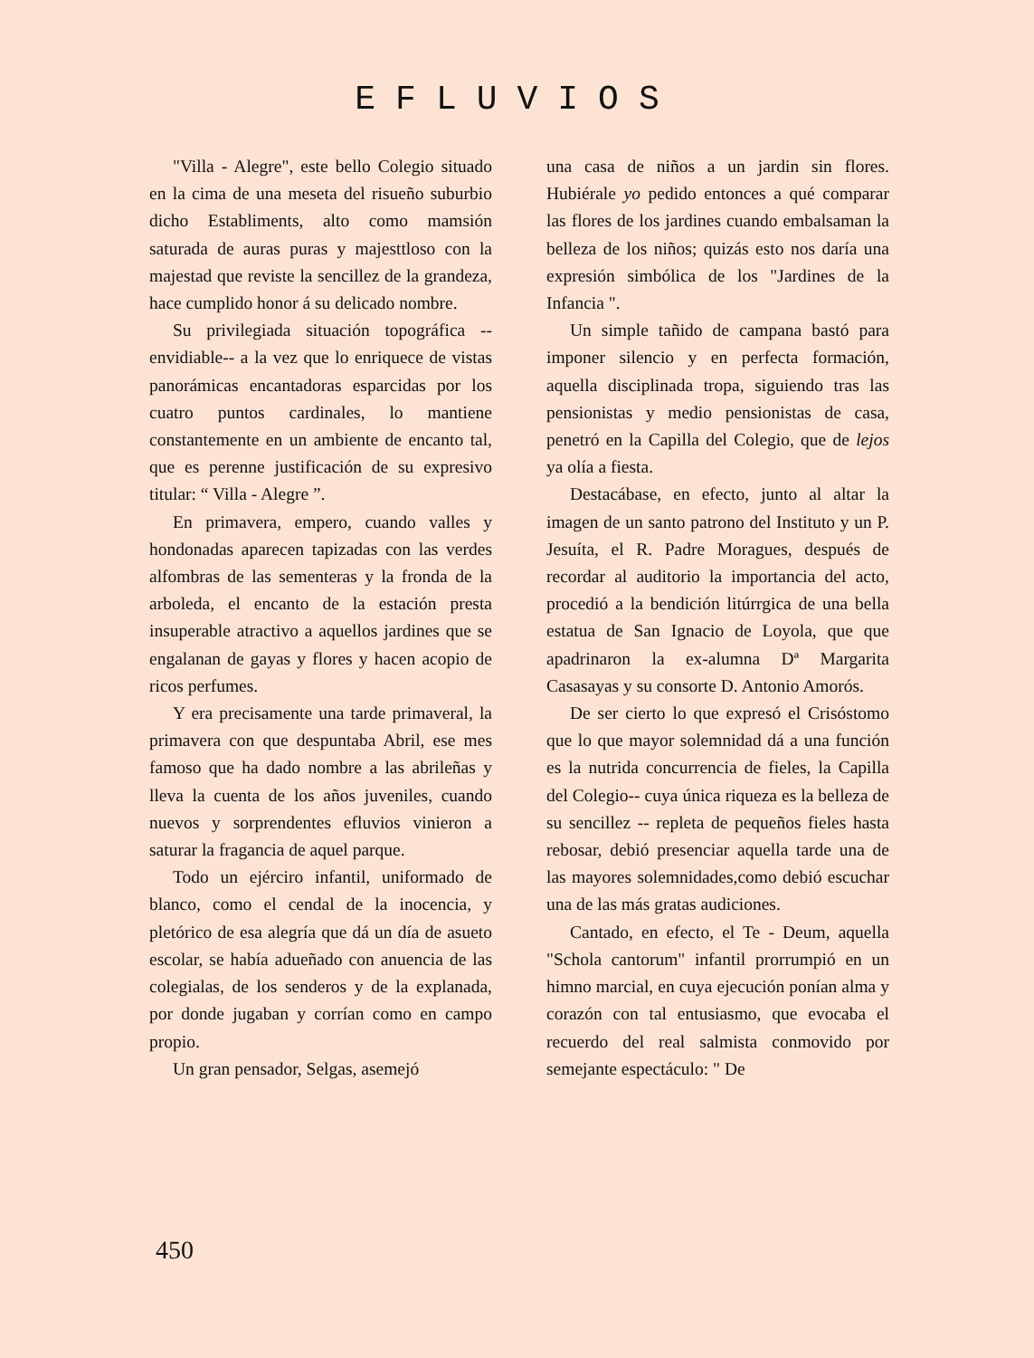EFLUVIOS
"Villa - Alegre", este bello Colegio situado en la cima de una meseta del risueño suburbio dicho Establiments, alto como mamsión saturada de auras puras y majesttloso con la majestad que reviste la sencillez de la grandeza, hace cumplido honor á su delicado nombre.
Su privilegiada situación topográfica -- envidiable-- a la vez que lo enriquece de vistas panorámicas encantadoras esparcidas por los cuatro puntos cardinales, lo mantiene constantemente en un ambiente de encanto tal, que es perenne justificación de su expresivo titular: “ Villa - Alegre ”.
En primavera, empero, cuando valles y hondonadas aparecen tapizadas con las verdes alfombras de las sementeras y la fronda de la arboleda, el encanto de la estación presta insuperable atractivo a aquellos jardines que se engalanan de gayas y flores y hacen acopio de ricos perfumes.
Y era precisamente una tarde primaveral, la primavera con que despuntaba Abril, ese mes famoso que ha dado nombre a las abrileñas y lleva la cuenta de los años juveniles, cuando nuevos y sorprendentes efluvios vinieron a saturar la fragancia de aquel parque.
Todo un ejérciro infantil, uniformado de blanco, como el cendal de la inocencia, y pletórico de esa alegría que dá un día de asueto escolar, se había adueñado con anuencia de las colegialas, de los senderos y de la explanada, por donde jugaban y corrían como en campo propio.
Un gran pensador, Selgas, asemejó
una casa de niños a un jardin sin flores. Hubiérale yo pedido entonces a qué comparar las flores de los jardines cuando embalsaman la belleza de los niños; quizás esto nos daría una expresión simbólica de los "Jardines de la Infancia ".
Un simple tañido de campana bastó para imponer silencio y en perfecta formación, aquella disciplinada tropa, siguiendo tras las pensionistas y medio pensionistas de casa, penetró en la Capilla del Colegio, que de lejos ya olía a fiesta.
Destacábase, en efecto, junto al altar la imagen de un santo patrono del Instituto y un P. Jesuíta, el R. Padre Moragues, después de recordar al auditorio la importancia del acto, procedió a la bendición litúrrgica de una bella estatua de San Ignacio de Loyola, que que apadrinaron la ex-alumna Dª Margarita Casasayas y su consorte D. Antonio Amorós.
De ser cierto lo que expresó el Crisóstomo que lo que mayor solemnidad dá a una función es la nutrida concurrencia de fieles, la Capilla del Colegio-- cuya única riqueza es la belleza de su sencillez -- repleta de pequeños fieles hasta rebosar, debió presenciar aquella tarde una de las mayores solemnidades,como debió escuchar una de las más gratas audiciones.
Cantado, en efecto, el Te - Deum, aquella "Schola cantorum" infantil prorrumpió en un himno marcial, en cuya ejecución ponían alma y corazón con tal entusiasmo, que evocaba el recuerdo del real salmista conmovido por semejante espectáculo: " De
450